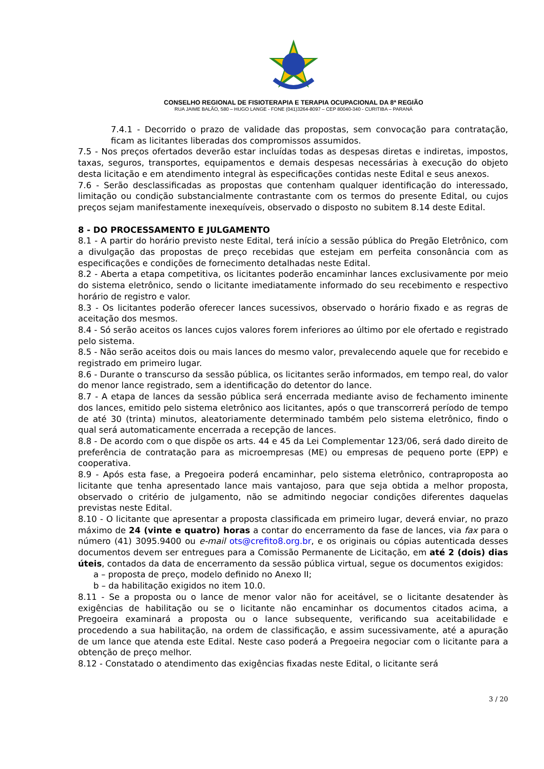CONSELHO REGIONAL DE FISIOTERAPIA E TERAPIA OCUPACIONAL DA 8ª REGIÃO
RUA JAIME BALÃO, 580 – HUGO LANGE - FONE (041)3264-8097 – CEP 80040-340 - CURITIBA – PARANÁ
7.4.1 - Decorrido o prazo de validade das propostas, sem convocação para contratação, ficam as licitantes liberadas dos compromissos assumidos.
7.5 - Nos preços ofertados deverão estar incluídas todas as despesas diretas e indiretas, impostos, taxas, seguros, transportes, equipamentos e demais despesas necessárias à execução do objeto desta licitação e em atendimento integral às especificações contidas neste Edital e seus anexos.
7.6 - Serão desclassificadas as propostas que contenham qualquer identificação do interessado, limitação ou condição substancialmente contrastante com os termos do presente Edital, ou cujos preços sejam manifestamente inexequíveis, observado o disposto no subitem 8.14 deste Edital.
8 - DO PROCESSAMENTO E JULGAMENTO
8.1 - A partir do horário previsto neste Edital, terá início a sessão pública do Pregão Eletrônico, com a divulgação das propostas de preço recebidas que estejam em perfeita consonância com as especificações e condições de fornecimento detalhadas neste Edital.
8.2 - Aberta a etapa competitiva, os licitantes poderão encaminhar lances exclusivamente por meio do sistema eletrônico, sendo o licitante imediatamente informado do seu recebimento e respectivo horário de registro e valor.
8.3 - Os licitantes poderão oferecer lances sucessivos, observado o horário fixado e as regras de aceitação dos mesmos.
8.4 - Só serão aceitos os lances cujos valores forem inferiores ao último por ele ofertado e registrado pelo sistema.
8.5 - Não serão aceitos dois ou mais lances do mesmo valor, prevalecendo aquele que for recebido e registrado em primeiro lugar.
8.6 - Durante o transcurso da sessão pública, os licitantes serão informados, em tempo real, do valor do menor lance registrado, sem a identificação do detentor do lance.
8.7 - A etapa de lances da sessão pública será encerrada mediante aviso de fechamento iminente dos lances, emitido pelo sistema eletrônico aos licitantes, após o que transcorrerá período de tempo de até 30 (trinta) minutos, aleatoriamente determinado também pelo sistema eletrônico, findo o qual será automaticamente encerrada a recepção de lances.
8.8 - De acordo com o que dispõe os arts. 44 e 45 da Lei Complementar 123/06, será dado direito de preferência de contratação para as microempresas (ME) ou empresas de pequeno porte (EPP) e cooperativa.
8.9 - Após esta fase, a Pregoeira poderá encaminhar, pelo sistema eletrônico, contraproposta ao licitante que tenha apresentado lance mais vantajoso, para que seja obtida a melhor proposta, observado o critério de julgamento, não se admitindo negociar condições diferentes daquelas previstas neste Edital.
8.10 - O licitante que apresentar a proposta classificada em primeiro lugar, deverá enviar, no prazo máximo de 24 (vinte e quatro) horas a contar do encerramento da fase de lances, via fax para o número (41) 3095.9400 ou e-mail ots@crefito8.org.br, e os originais ou cópias autenticada desses documentos devem ser entregues para a Comissão Permanente de Licitação, em até 2 (dois) dias úteis, contados da data de encerramento da sessão pública virtual, segue os documentos exigidos:
a – proposta de preço, modelo definido no Anexo II;
b – da habilitação exigidos no item 10.0.
8.11 - Se a proposta ou o lance de menor valor não for aceitável, se o licitante desatender às exigências de habilitação ou se o licitante não encaminhar os documentos citados acima, a Pregoeira examinará a proposta ou o lance subsequente, verificando sua aceitabilidade e procedendo a sua habilitação, na ordem de classificação, e assim sucessivamente, até a apuração de um lance que atenda este Edital. Neste caso poderá a Pregoeira negociar com o licitante para a obtenção de preço melhor.
8.12 - Constatado o atendimento das exigências fixadas neste Edital, o licitante será
3 / 20